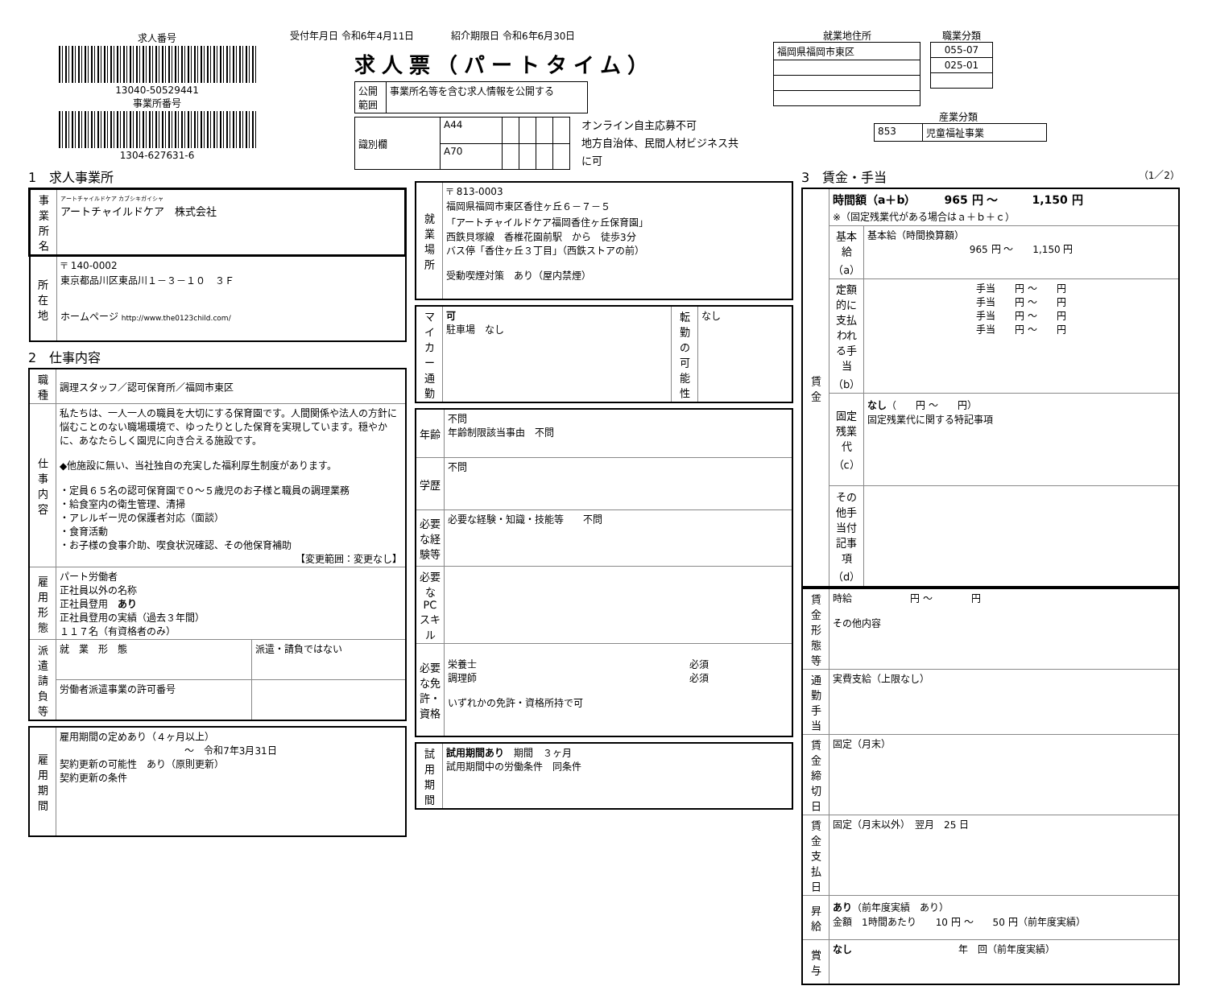求人番号
13040-50529441
事業所番号
1304-627631-6
受付年月日 令和6年4月11日 紹介期限日 令和6年6月30日
求人票（パートタイム）
| 公開 範囲 | 事業所名等を含む求人情報を公開する |
| 識別欄 | A44 | | | | |
| | A70 | | | | |
オンライン自主応募不可
地方自治体、民間人材ビジネス共に可
就業地住所
| 福岡県福岡市東区 |
職業分類
| 055-07 |
| 025-01 |
産業分類
| 853 | 児童福祉事業 |
1　求人事業所
| 事業所名 | アートチャイルドケア カブシキガイシャ アートチャイルドケア 株式会社 |
| 所在地 | 〒 140-0002 東京都品川区東品川１－３－１０ ３Ｆ ホームページ http://www.the0123child.com/ |
2　仕事内容
| 職種 | 調理スタッフ／認可保育所／福岡市東区 | |
| 仕事内容 | 私たちは、一人一人の職員を大切にする保育園です。人間関係や法人の方針に悩むことのない職場環境で、ゆったりとした保育を実現しています。穏やかに、あなたらしく園児に向き合える施設です。 ◆他施設に無い、当社独自の充実した福利厚生制度があります。 ・定員６５名の認可保育園で０～５歳児のお子様と職員の調理業務 ・給食室内の衛生管理、清掃 ・アレルギー児の保護者対応（面談） ・食育活動 ・お子様の食事介助、喫食状況確認、その他保育補助 【変更範囲：変更なし】 | |
| 雇用形態 | パート労働者 正社員以外の名称 正社員登用 あり 正社員登用の実績（過去３年間） １１７名（有資格者のみ） | |
| 派遣請負等 | 就 業 形 態 | 派遣・請負ではない |
| | 労働者派遣事業の許可番号 | |
| 雇用期間 | 雇用期間の定めあり（４ヶ月以上） ～ 令和7年3月31日 契約更新の可能性 あり（原則更新） 契約更新の条件 |
| 就業場所 | 〒 813-0003 福岡県福岡市東区香住ヶ丘６－７－５ 「アートチャイルドケア福岡香住ヶ丘保育園」 西鉄貝塚線 香椎花園前駅 から 徒歩3分 バス停「香住ヶ丘３丁目」（西鉄ストアの前） 受動喫煙対策 あり（屋内禁煙） |
| マイカー通勤 | 可 駐車場 なし | 転勤の可能性 | なし |
| 年齢 | 不問 年齢制限該当事由 不問 |
| 学歴 | 不問 |
| 必要な経験等 | 必要な経験・知識・技能等 不問 |
| 必要なPCスキル | |
| 必要な免許・資格 | 栄養士 必須 調理師 必須 いずれかの免許・資格所持で可 |
| 試用期間 | 試用期間あり 期間 ３ヶ月 試用期間中の労働条件 同条件 |
3　賃金・手当
（1／2）
| 賃金 | 時間額（a＋b） 965 円 ～ 1,150 円 ※（固定残業代がある場合はａ＋ｂ＋ｃ） | |
| | 基本給（a） | 基本給（時間換算額） 965 円 ～ 1,150 円 |
| | 定額的に支払われる手当（b） | 手当 円 ～ 円 手当 円 ～ 円 手当 円 ～ 円 手当 円 ～ 円 |
| | 固定残業代（c） | なし （ 円 ～ 円） 固定残業代に関する特記事項 |
| | その他手当付記事項（d） | |
| 賃金形態等 | 時給 円 ～ 円 その他内容 |
| 通勤手当 | 実費支給（上限なし） |
| 賃金締切日 | 固定（月末） |
| 賃金支払日 | 固定（月末以外） 翌月 25 日 |
| 昇給 | あり （前年度実績 あり） 金額 1時間あたり 10 円 ～ 50 円（前年度実績） |
| 賞与 | なし 年 回（前年度実績） |